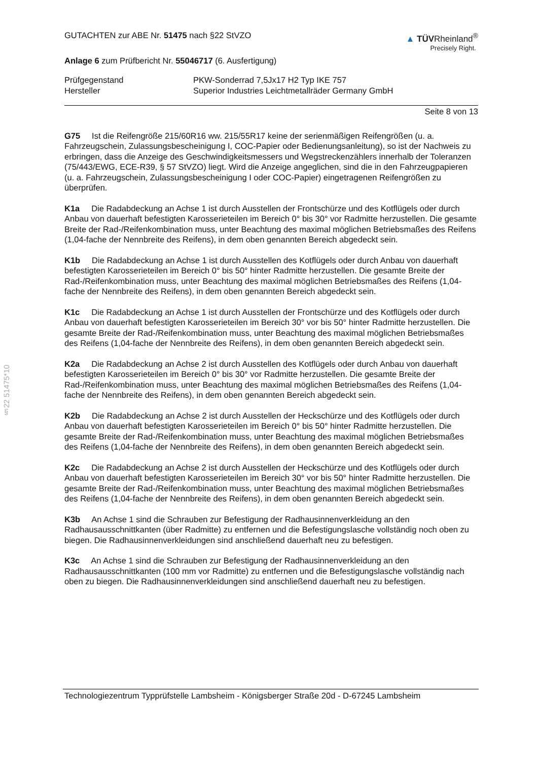§22 51475*10
GUTACHTEN zur ABE Nr. 51475 nach §22 StVZO
▲ TÜVRheinland<sup>®</sup>
Precisely Right.
Anlage 6 zum Prüfbericht Nr. 55046717 (6. Ausfertigung)
Prüfgegenstand PKW-Sonderrad 7,5Jx17 H2 Typ IKE 757
Hersteller Superior Industries Leichtmetallräder Germany GmbH
Seite 8 von 13
G75 Ist die Reifengröße 215/60R16 ww. 215/55R17 keine der serienmäßigen Reifengrößen (u. a. Fahrzeugschein, Zulassungsbescheinigung I, COC-Papier oder Bedienungsanleitung), so ist der Nachweis zu erbringen, dass die Anzeige des Geschwindigkeitsmessers und Wegstreckenzählers innerhalb der Toleranzen (75/443/EWG, ECE-R39, § 57 StVZO) liegt. Wird die Anzeige angeglichen, sind die in den Fahrzeugpapieren (u. a. Fahrzeugschein, Zulassungsbescheinigung I oder COC-Papier) eingetragenen Reifengrößen zu überprüfen.
K1a Die Radabdeckung an Achse 1 ist durch Ausstellen der Frontschürze und des Kotflügels oder durch Anbau von dauerhaft befestigten Karosserieteilen im Bereich 0° bis 30° vor Radmitte herzustellen. Die gesamte Breite der Rad-/Reifenkombination muss, unter Beachtung des maximal möglichen Betriebsmaßes des Reifens (1,04-fache der Nennbreite des Reifens), in dem oben genannten Bereich abgedeckt sein.
K1b Die Radabdeckung an Achse 1 ist durch Ausstellen des Kotflügels oder durch Anbau von dauerhaft befestigten Karosserieteilen im Bereich 0° bis 50° hinter Radmitte herzustellen. Die gesamte Breite der Rad-/Reifenkombination muss, unter Beachtung des maximal möglichen Betriebsmaßes des Reifens (1,04-fache der Nennbreite des Reifens), in dem oben genannten Bereich abgedeckt sein.
K1c Die Radabdeckung an Achse 1 ist durch Ausstellen der Frontschürze und des Kotflügels oder durch Anbau von dauerhaft befestigten Karosserieteilen im Bereich 30° vor bis 50° hinter Radmitte herzustellen. Die gesamte Breite der Rad-/Reifenkombination muss, unter Beachtung des maximal möglichen Betriebsmaßes des Reifens (1,04-fache der Nennbreite des Reifens), in dem oben genannten Bereich abgedeckt sein.
K2a Die Radabdeckung an Achse 2 ist durch Ausstellen des Kotflügels oder durch Anbau von dauerhaft befestigten Karosserieteilen im Bereich 0° bis 30° vor Radmitte herzustellen. Die gesamte Breite der Rad-/Reifenkombination muss, unter Beachtung des maximal möglichen Betriebsmaßes des Reifens (1,04-fache der Nennbreite des Reifens), in dem oben genannten Bereich abgedeckt sein.
K2b Die Radabdeckung an Achse 2 ist durch Ausstellen der Heckschürze und des Kotflügels oder durch Anbau von dauerhaft befestigten Karosserieteilen im Bereich 0° bis 50° hinter Radmitte herzustellen. Die gesamte Breite der Rad-/Reifenkombination muss, unter Beachtung des maximal möglichen Betriebsmaßes des Reifens (1,04-fache der Nennbreite des Reifens), in dem oben genannten Bereich abgedeckt sein.
K2c Die Radabdeckung an Achse 2 ist durch Ausstellen der Heckschürze und des Kotflügels oder durch Anbau von dauerhaft befestigten Karosserieteilen im Bereich 30° vor bis 50° hinter Radmitte herzustellen. Die gesamte Breite der Rad-/Reifenkombination muss, unter Beachtung des maximal möglichen Betriebsmaßes des Reifens (1,04-fache der Nennbreite des Reifens), in dem oben genannten Bereich abgedeckt sein.
K3b An Achse 1 sind die Schrauben zur Befestigung der Radhausinnenverkleidung an den Radhausausschnittkanten (über Radmitte) zu entfernen und die Befestigungslasche vollständig noch oben zu biegen. Die Radhausinnenverkleidungen sind anschließend dauerhaft neu zu befestigen.
K3c An Achse 1 sind die Schrauben zur Befestigung der Radhausinnenverkleidung an den Radhausausschnittkanten (100 mm vor Radmitte) zu entfernen und die Befestigungslasche vollständig nach oben zu biegen. Die Radhausinnenverkleidungen sind anschließend dauerhaft neu zu befestigen.
Technologiezentrum Typprüfstelle Lambsheim - Königsberger Straße 20d - D-67245 Lambsheim